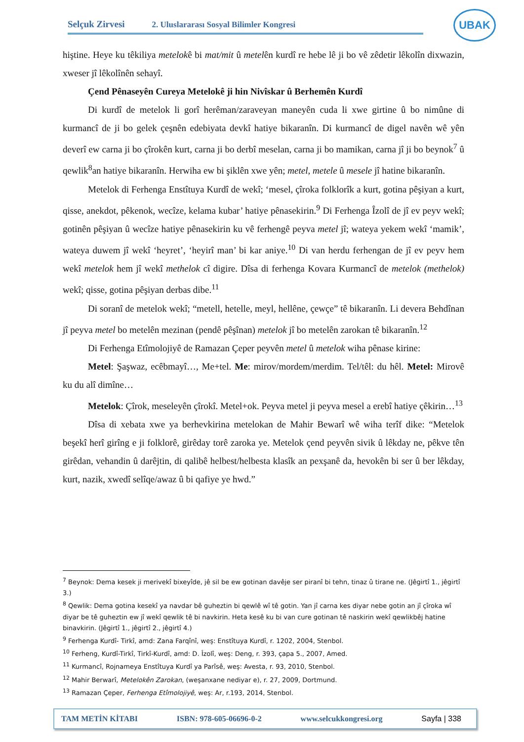Selçuk Zirvesi 2. Uluslararası Sosyal Bilimler Kongresi
UBAK
hiştine. Heye ku têkiliya metelokê bi mat/mit û metelên kurdî re hebe lê ji bo vê zêdetir lêkolîn dixwazin, xweser jî lêkolînên sehayî.
Çend Pênaseyên Cureya Metelokê ji hin Nivîskar û Berhemên Kurdî
Di kurdî de metelok li gorî herêman/zaraveyan maneyên cuda li xwe girtine û bo nimûne di kurmancî de ji bo gelek çeşnên edebiyata devkî hatiye bikaranîn. Di kurmancî de digel navên wê yên deverî ew carna ji bo çîrokên kurt, carna ji bo derbî meselan, carna ji bo mamikan, carna jî ji bo beynok<sup>7</sup> û qewlik<sup>8</sup>an hatiye bikaranîn. Herwiha ew bi şiklên xwe yên; metel, metele û mesele jî hatine bikaranîn.
Metelok di Ferhenga Enstîtuya Kurdî de wekî; ‘mesel, çîroka folklorîk a kurt, gotina pêşiyan a kurt, qisse, anekdot, pêkenok, wecîze, kelama kubar’ hatiye pênasekirin.<sup>9</sup> Di Ferhenga Îzolî de jî ev peyv wekî; gotinên pêşiyan û wecîze hatiye pênasekirin ku vê ferhengê peyva metel jî; wateya yekem wekî ‘mamik’, wateya duwem jî wekî ‘heyret’, ‘heyirî man’ bi kar aniye.<sup>10</sup> Di van herdu ferhengan de jî ev peyv hem wekî metelok hem jî wekî methelok cî digire. Dîsa di ferhenga Kovara Kurmancî de metelok (methelok) wekî; qisse, gotina pêşiyan derbas dibe.<sup>11</sup>
Di soranî de metelok wekî; “metell, hetelle, meyl, hellêne, çewçe” tê bikaranîn. Li devera Behdînan jî peyva metel bo metelên mezinan (pendê pêşînan) metelok jî bo metelên zarokan tê bikaranîn.<sup>12</sup>
Di Ferhenga Etîmolojiyê de Ramazan Çeper peyvên metel û metelok wiha pênase kirine:
Metel: Şaşwaz, ecêbmayî…, Me+tel. Me: mirov/mordem/merdim. Tel/têl: du hêl. Metel: Mirovê ku du alî dimîne…
Metelok: Çîrok, meseleyên çîrokî. Metel+ok. Peyva metel ji peyva mesel a erebî hatiye çêkirin…<sup>13</sup>
Dîsa di xebata xwe ya berhevkirina metelokan de Mahir Bewarî wê wiha terîf dike: “Metelok beşekî herî girîng e ji folklorê, girêday torê zaroka ye. Metelok çend peyvên sivik û lêkday ne, pêkve tên girêdan, vehandin û darêjtin, di qalibê helbest/helbesta klasîk an pexşanê da, hevokên bi ser û ber lêkday, kurt, nazik, xwedî selîqe/awaz û bi qafiye ye hwd.”
<sup>7</sup> Beynok: Dema kesek ji merivekî bixeyîde, jê sil be ew gotinan davêje ser piranî bi tehn, tinaz û tirane ne. (Jêgirtî 1., jêgirtî 3.)
<sup>8</sup> Qewlik: Dema gotina kesekî ya navdar bê guheztin bi qewlê wî tê gotin. Yan jî carna kes diyar nebe gotin an jî çîroka wî diyar be tê guheztin ew jî wekî qewlik tê bi navkirin. Heta kesê ku bi van cure gotinan tê naskirin wekî qewlikbêj hatine binavkirin. (Jêgirtî 1., jêgirtî 2., jêgirtî 4.)
<sup>9</sup> Ferhenga Kurdî- Tirkî, amd: Zana Farqînî, weş: Enstîtuya Kurdî, r. 1202, 2004, Stenbol.
<sup>10</sup> Ferheng, Kurdî-Tirkî, Tirkî-Kurdî, amd: D. Îzolî, weş: Deng, r. 393, çapa 5., 2007, Amed.
<sup>11</sup> Kurmancî, Rojnameya Enstîtuya Kurdî ya Parîsê, weş: Avesta, r. 93, 2010, Stenbol.
<sup>12</sup> Mahir Berwarî, Metelokên Zarokan, (weşanxane nediyar e), r. 27, 2009, Dortmund.
<sup>13</sup> Ramazan Çeper, Ferhenga Etîmolojiyê, weş: Ar, r.193, 2014, Stenbol.
TAM METİN KİTABI ISBN: 978-605-06696-0-2 www.selcukkongresi.org Sayfa | 338